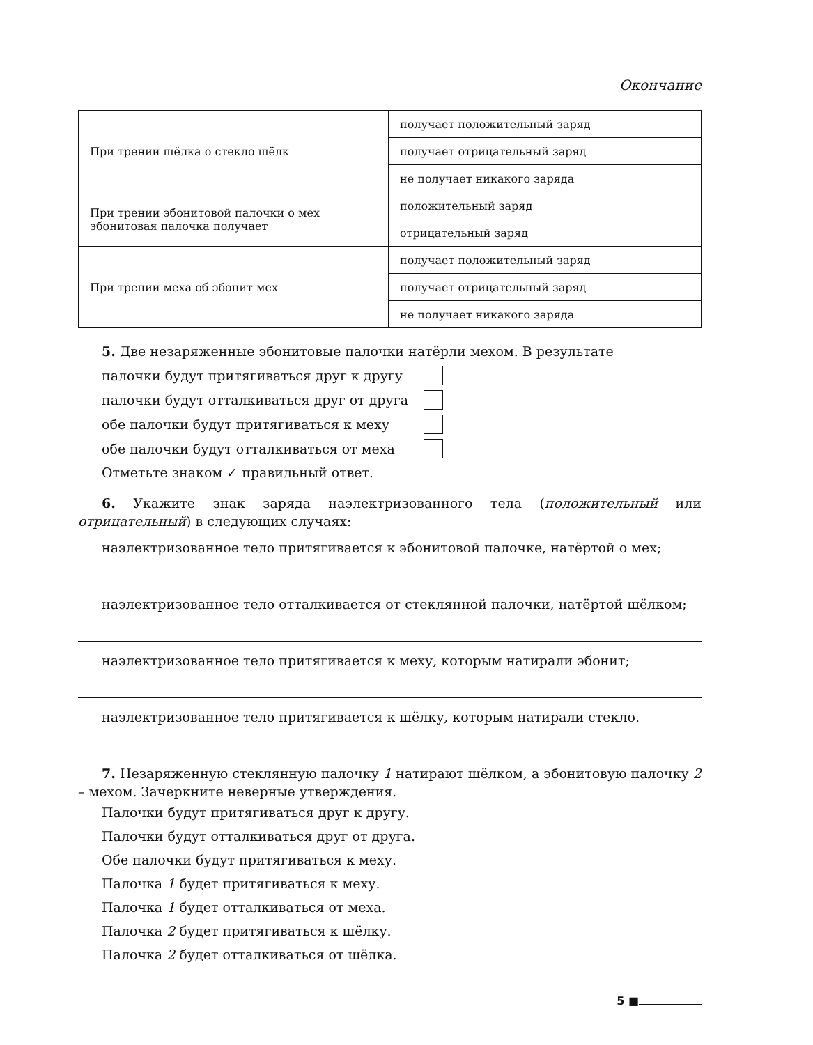Окончание
| При трении шёлка о стекло шёлк | получает положительный заряд |
| | получает отрицательный заряд |
| | не получает никакого заряда |
| При трении эбонитовой палочки о мех эбонитовая палочка получает | положительный заряд |
| | отрицательный заряд |
| При трении меха об эбонит мех | получает положительный заряд |
| | получает отрицательный заряд |
| | не получает никакого заряда |
5. Две незаряженные эбонитовые палочки натёрли мехом. В результате
палочки будут притягиваться друг к другу
палочки будут отталкиваться друг от друга
обе палочки будут притягиваться к меху
обе палочки будут отталкиваться от меха
Отметьте знаком ✓ правильный ответ.
6. Укажите знак заряда наэлектризованного тела (положительный или отрицательный) в следующих случаях:
наэлектризованное тело притягивается к эбонитовой палочке, натёртой о мех;
наэлектризованное тело отталкивается от стеклянной палочки, натёртой шёлком;
наэлектризованное тело притягивается к меху, которым натирали эбонит;
наэлектризованное тело притягивается к шёлку, которым натирали стекло.
7. Незаряженную стеклянную палочку 1 натирают шёлком, а эбонитовую палочку 2 – мехом. Зачеркните неверные утверждения.
Палочки будут притягиваться друг к другу.
Палочки будут отталкиваться друг от друга.
Обе палочки будут притягиваться к меху.
Палочка 1 будет притягиваться к меху.
Палочка 1 будет отталкиваться от меха.
Палочка 2 будет притягиваться к шёлку.
Палочка 2 будет отталкиваться от шёлка.
5 ■